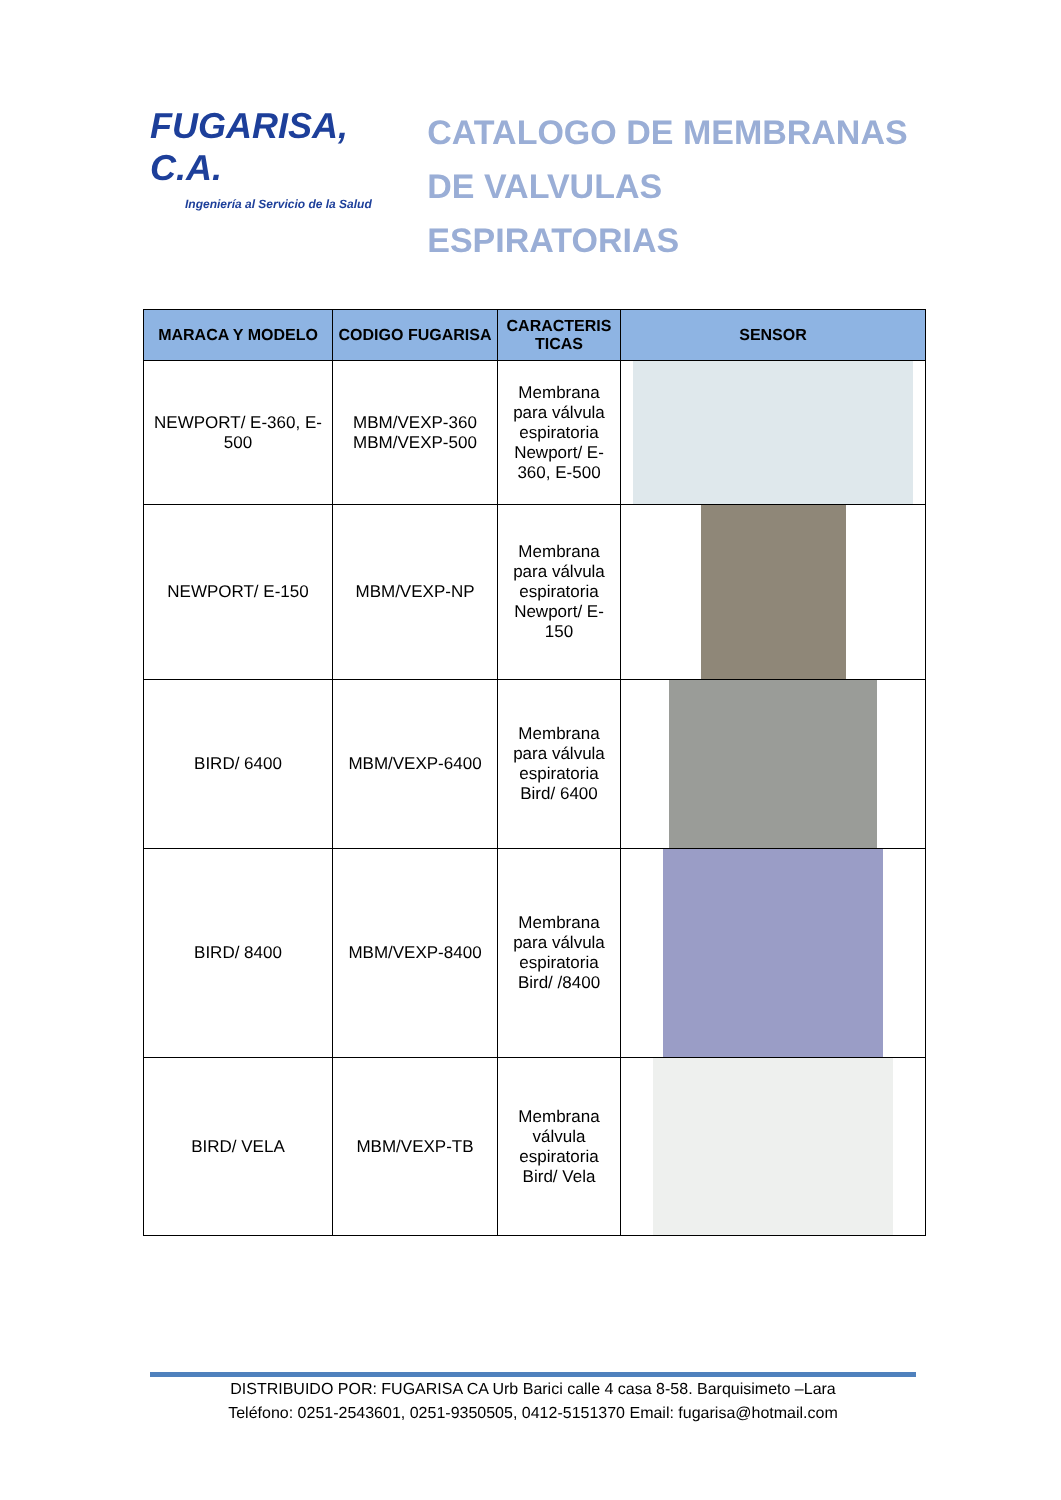FUGARISA, C.A.
Ingeniería al Servicio de la Salud
CATALOGO DE MEMBRANAS
DE VALVULAS ESPIRATORIAS
| MARACA Y MODELO | CODIGO FUGARISA | CARACTERIS TICAS | SENSOR |
| --- | --- | --- | --- |
| NEWPORT/ E-360, E-500 | MBM/VEXP-360 MBM/VEXP-500 | Membrana para válvula espiratoria Newport/ E-360, E-500 | |
| NEWPORT/ E-150 | MBM/VEXP-NP | Membrana para válvula espiratoria Newport/ E-150 | |
| BIRD/ 6400 | MBM/VEXP-6400 | Membrana para válvula espiratoria Bird/ 6400 | |
| BIRD/ 8400 | MBM/VEXP-8400 | Membrana para válvula espiratoria Bird/ /8400 | |
| BIRD/ VELA | MBM/VEXP-TB | Membrana válvula espiratoria Bird/ Vela | |
DISTRIBUIDO POR: FUGARISA CA Urb Barici calle 4 casa 8-58. Barquisimeto –Lara
Teléfono: 0251-2543601, 0251-9350505, 0412-5151370 Email: fugarisa@hotmail.com